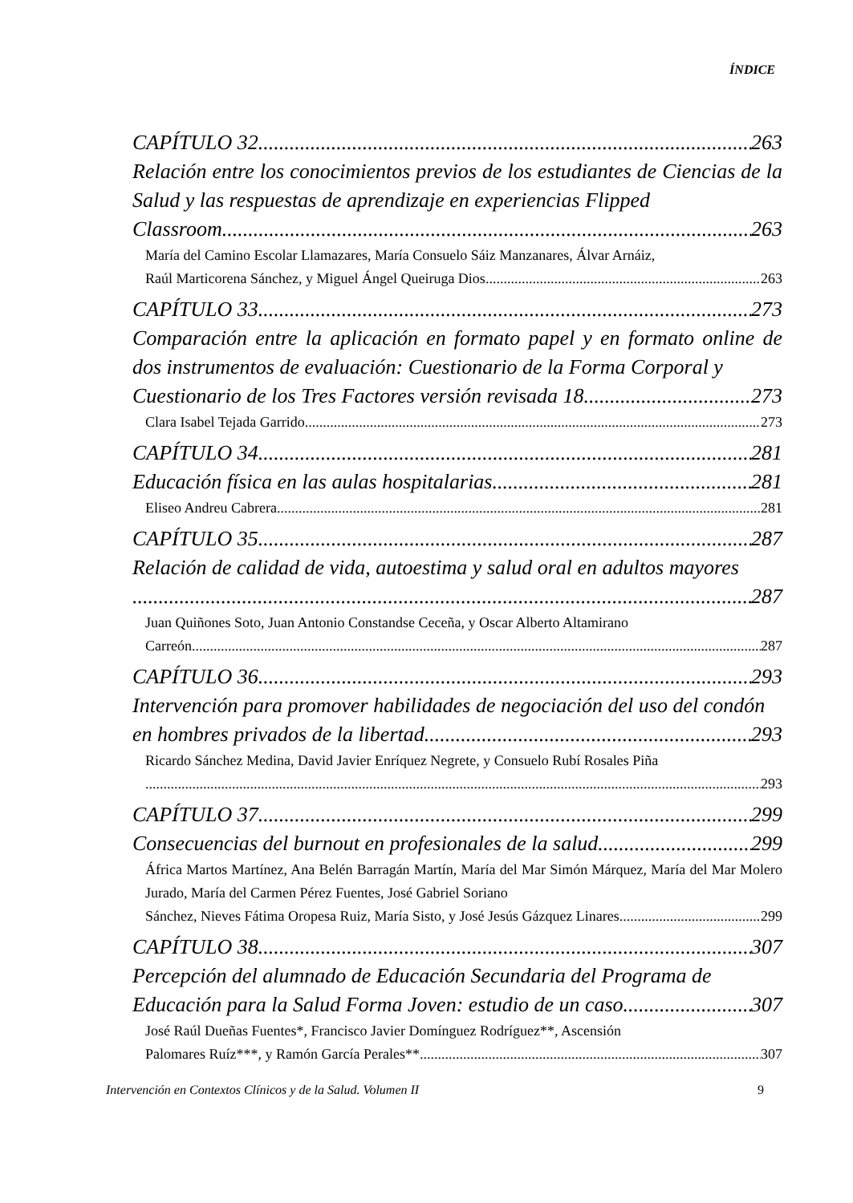ÍNDICE
CAPÍTULO 32 263
Relación entre los conocimientos previos de los estudiantes de Ciencias de la Salud y las respuestas de aprendizaje en experiencias Flipped
Classroom 263
María del Camino Escolar Llamazares, María Consuelo Sáiz Manzanares, Álvar Arnáiz,
Raúl Marticorena Sánchez, y Miguel Ángel Queiruga Dios 263
CAPÍTULO 33 273
Comparación entre la aplicación en formato papel y en formato online de dos instrumentos de evaluación: Cuestionario de la Forma Corporal y
Cuestionario de los Tres Factores versión revisada 18 273
Clara Isabel Tejada Garrido 273
CAPÍTULO 34 281
Educación física en las aulas hospitalarias 281
Eliseo Andreu Cabrera 281
CAPÍTULO 35 287
Relación de calidad de vida, autoestima y salud oral en adultos mayores
287
Juan Quiñones Soto, Juan Antonio Constandse Ceceña, y Oscar Alberto Altamirano
Carreón 287
CAPÍTULO 36 293
Intervención para promover habilidades de negociación del uso del condón
en hombres privados de la libertad 293
Ricardo Sánchez Medina, David Javier Enríquez Negrete, y Consuelo Rubí Rosales Piña
293
CAPÍTULO 37 299
Consecuencias del burnout en profesionales de la salud 299
África Martos Martínez, Ana Belén Barragán Martín, María del Mar Simón Márquez, María del Mar Molero Jurado, María del Carmen Pérez Fuentes, José Gabriel Soriano
Sánchez, Nieves Fátima Oropesa Ruiz, María Sisto, y José Jesús Gázquez Linares 299
CAPÍTULO 38 307
Percepción del alumnado de Educación Secundaria del Programa de
Educación para la Salud Forma Joven: estudio de un caso 307
José Raúl Dueñas Fuentes*, Francisco Javier Domínguez Rodríguez**, Ascensión
Palomares Ruíz***, y Ramón García Perales** 307
Intervención en Contextos Clínicos y de la Salud. Volumen II 9